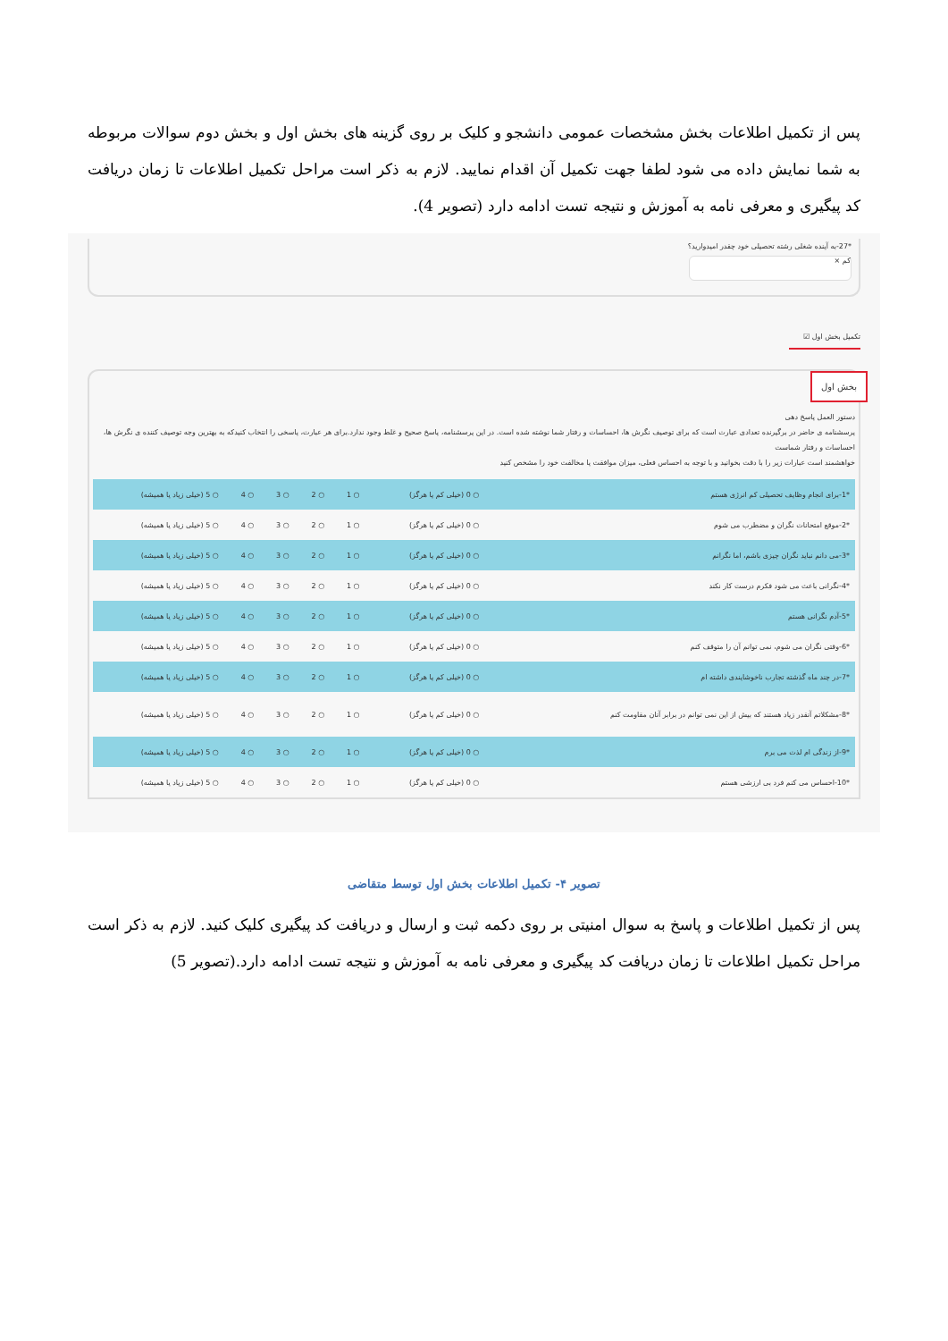پس از تکمیل اطلاعات بخش مشخصات عمومی دانشجو و کلیک بر روی گزینه های بخش اول و بخش دوم سوالات مربوطه به شما نمایش داده می شود لطفا جهت تکمیل آن اقدام نمایید. لازم به ذکر است مراحل تکمیل اطلاعات تا زمان دریافت کد پیگیری و معرفی نامه به آموزش و نتیجه تست ادامه دارد (تصویر 4).
*27-به آینده شغلی رشته تحصیلی خود چقدر امیدوارید؟
کم ×
تکمیل بخش اول ☑
بخش اول
دستور العمل پاسخ دهی
پرسشنامه ی حاضر در برگیرنده تعدادی عبارت است که برای توصیف نگرش ها، احساسات و رفتار شما نوشته شده است. در این پرسشنامه، پاسخ صحیح و غلط وجود ندارد.برای هر عبارت، پاسخی را انتخاب کنیدکه به بهترین وجه توصیف کننده ی نگرش ها، احساسات و رفتار شماست
خواهشمند است عبارات زیر را با دقت بخوانید و با توجه به احساس فعلی، میزان موافقت یا مخالفت خود را مشخص کنید
| *1-برای انجام وظایف تحصیلی کم انرژی هستم | ○ 0 (خیلی کم یا هرگز) | ○ 1 | ○ 2 | ○ 3 | ○ 4 | ○ 5 (خیلی زیاد یا همیشه) |
| *2-موقع امتحانات نگران و مضطرب می شوم | ○ 0 (خیلی کم یا هرگز) | ○ 1 | ○ 2 | ○ 3 | ○ 4 | ○ 5 (خیلی زیاد یا همیشه) |
| *3-می دانم نباید نگران چیزی باشم، اما نگرانم | ○ 0 (خیلی کم یا هرگز) | ○ 1 | ○ 2 | ○ 3 | ○ 4 | ○ 5 (خیلی زیاد یا همیشه) |
| *4-نگرانی باعث می شود فکرم درست کار نکند | ○ 0 (خیلی کم یا هرگز) | ○ 1 | ○ 2 | ○ 3 | ○ 4 | ○ 5 (خیلی زیاد یا همیشه) |
| *5-آدم نگرانی هستم | ○ 0 (خیلی کم یا هرگز) | ○ 1 | ○ 2 | ○ 3 | ○ 4 | ○ 5 (خیلی زیاد یا همیشه) |
| *6-وقتی نگران می شوم، نمی توانم آن را متوقف کنم | ○ 0 (خیلی کم یا هرگز) | ○ 1 | ○ 2 | ○ 3 | ○ 4 | ○ 5 (خیلی زیاد یا همیشه) |
| *7-در چند ماه گذشته تجارب ناخوشایندی داشته ام | ○ 0 (خیلی کم یا هرگز) | ○ 1 | ○ 2 | ○ 3 | ○ 4 | ○ 5 (خیلی زیاد یا همیشه) |
| *8-مشکلاتم آنقدر زیاد هستند که بیش از این نمی توانم در برابر آنان مقاومت کنم | ○ 0 (خیلی کم یا هرگز) | ○ 1 | ○ 2 | ○ 3 | ○ 4 | ○ 5 (خیلی زیاد یا همیشه) |
| *9-از زندگی ام لذت می برم | ○ 0 (خیلی کم یا هرگز) | ○ 1 | ○ 2 | ○ 3 | ○ 4 | ○ 5 (خیلی زیاد یا همیشه) |
| *10-احساس می کنم فرد بی ارزشی هستم | ○ 0 (خیلی کم یا هرگز) | ○ 1 | ○ 2 | ○ 3 | ○ 4 | ○ 5 (خیلی زیاد یا همیشه) |
تصویر ۴- تکمیل اطلاعات بخش اول توسط متقاضی
پس از تکمیل اطلاعات و پاسخ به سوال امنیتی بر روی دکمه ثبت و ارسال و دریافت کد پیگیری کلیک کنید. لازم به ذکر است مراحل تکمیل اطلاعات تا زمان دریافت کد پیگیری و معرفی نامه به آموزش و نتیجه تست ادامه دارد.(تصویر 5)